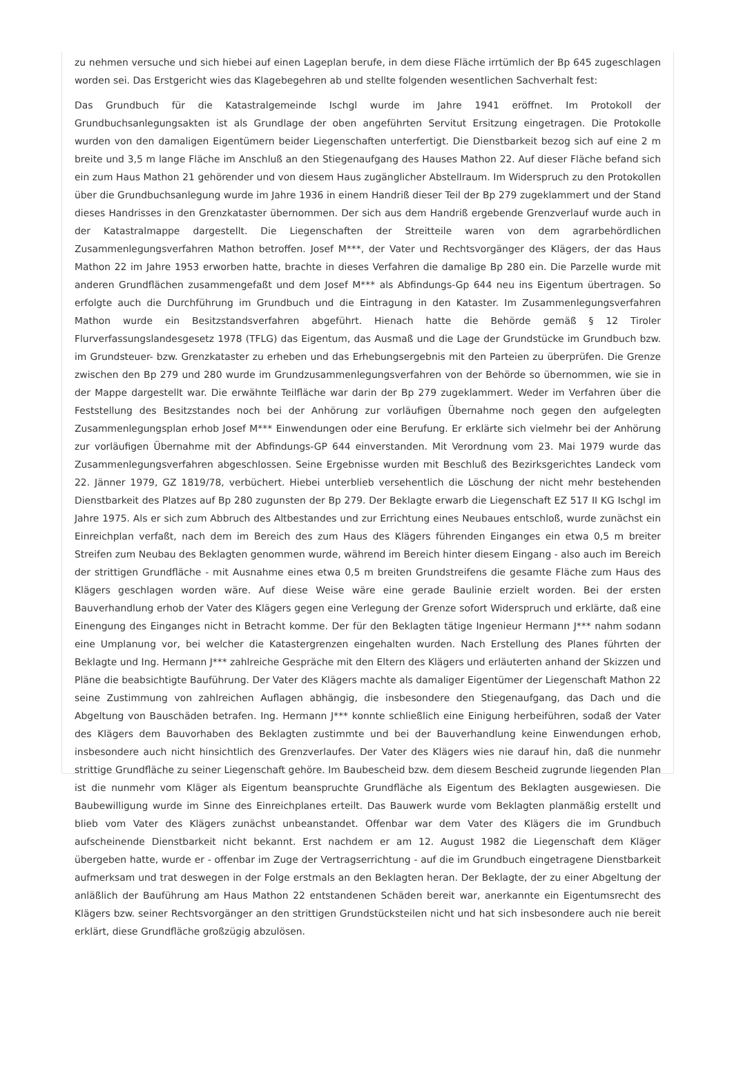zu nehmen versuche und sich hiebei auf einen Lageplan berufe, in dem diese Fläche irrtümlich der Bp 645 zugeschlagen worden sei. Das Erstgericht wies das Klagebegehren ab und stellte folgenden wesentlichen Sachverhalt fest:
Das Grundbuch für die Katastralgemeinde Ischgl wurde im Jahre 1941 eröffnet. Im Protokoll der Grundbuchsanlegungsakten ist als Grundlage der oben angeführten Servitut Ersitzung eingetragen. Die Protokolle wurden von den damaligen Eigentümern beider Liegenschaften unterfertigt. Die Dienstbarkeit bezog sich auf eine 2 m breite und 3,5 m lange Fläche im Anschluß an den Stiegenaufgang des Hauses Mathon 22. Auf dieser Fläche befand sich ein zum Haus Mathon 21 gehörender und von diesem Haus zugänglicher Abstellraum. Im Widerspruch zu den Protokollen über die Grundbuchsanlegung wurde im Jahre 1936 in einem Handriß dieser Teil der Bp 279 zugeklammert und der Stand dieses Handrisses in den Grenzkataster übernommen. Der sich aus dem Handriß ergebende Grenzverlauf wurde auch in der Katastralmappe dargestellt. Die Liegenschaften der Streitteile waren von dem agrarbehördlichen Zusammenlegungsverfahren Mathon betroffen. Josef M***, der Vater und Rechtsvorgänger des Klägers, der das Haus Mathon 22 im Jahre 1953 erworben hatte, brachte in dieses Verfahren die damalige Bp 280 ein. Die Parzelle wurde mit anderen Grundflächen zusammengefaßt und dem Josef M*** als Abfindungs-Gp 644 neu ins Eigentum übertragen. So erfolgte auch die Durchführung im Grundbuch und die Eintragung in den Kataster. Im Zusammenlegungsverfahren Mathon wurde ein Besitzstandsverfahren abgeführt. Hienach hatte die Behörde gemäß § 12 Tiroler Flurverfassungslandesgesetz 1978 (TFLG) das Eigentum, das Ausmaß und die Lage der Grundstücke im Grundbuch bzw. im Grundsteuer- bzw. Grenzkataster zu erheben und das Erhebungsergebnis mit den Parteien zu überprüfen. Die Grenze zwischen den Bp 279 und 280 wurde im Grundzusammenlegungsverfahren von der Behörde so übernommen, wie sie in der Mappe dargestellt war. Die erwähnte Teilfläche war darin der Bp 279 zugeklammert. Weder im Verfahren über die Feststellung des Besitzstandes noch bei der Anhörung zur vorläufigen Übernahme noch gegen den aufgelegten Zusammenlegungsplan erhob Josef M*** Einwendungen oder eine Berufung. Er erklärte sich vielmehr bei der Anhörung zur vorläufigen Übernahme mit der Abfindungs-GP 644 einverstanden. Mit Verordnung vom 23. Mai 1979 wurde das Zusammenlegungsverfahren abgeschlossen. Seine Ergebnisse wurden mit Beschluß des Bezirksgerichtes Landeck vom 22. Jänner 1979, GZ 1819/78, verbüchert. Hiebei unterblieb versehentlich die Löschung der nicht mehr bestehenden Dienstbarkeit des Platzes auf Bp 280 zugunsten der Bp 279. Der Beklagte erwarb die Liegenschaft EZ 517 II KG Ischgl im Jahre 1975. Als er sich zum Abbruch des Altbestandes und zur Errichtung eines Neubaues entschloß, wurde zunächst ein Einreichplan verfaßt, nach dem im Bereich des zum Haus des Klägers führenden Einganges ein etwa 0,5 m breiter Streifen zum Neubau des Beklagten genommen wurde, während im Bereich hinter diesem Eingang - also auch im Bereich der strittigen Grundfläche - mit Ausnahme eines etwa 0,5 m breiten Grundstreifens die gesamte Fläche zum Haus des Klägers geschlagen worden wäre. Auf diese Weise wäre eine gerade Baulinie erzielt worden. Bei der ersten Bauverhandlung erhob der Vater des Klägers gegen eine Verlegung der Grenze sofort Widerspruch und erklärte, daß eine Einengung des Einganges nicht in Betracht komme. Der für den Beklagten tätige Ingenieur Hermann J*** nahm sodann eine Umplanung vor, bei welcher die Katastergrenzen eingehalten wurden. Nach Erstellung des Planes führten der Beklagte und Ing. Hermann J*** zahlreiche Gespräche mit den Eltern des Klägers und erläuterten anhand der Skizzen und Pläne die beabsichtigte Bauführung. Der Vater des Klägers machte als damaliger Eigentümer der Liegenschaft Mathon 22 seine Zustimmung von zahlreichen Auflagen abhängig, die insbesondere den Stiegenaufgang, das Dach und die Abgeltung von Bauschäden betrafen. Ing. Hermann J*** konnte schließlich eine Einigung herbeiführen, sodaß der Vater des Klägers dem Bauvorhaben des Beklagten zustimmte und bei der Bauverhandlung keine Einwendungen erhob, insbesondere auch nicht hinsichtlich des Grenzverlaufes. Der Vater des Klägers wies nie darauf hin, daß die nunmehr strittige Grundfläche zu seiner Liegenschaft gehöre. Im Baubescheid bzw. dem diesem Bescheid zugrunde liegenden Plan ist die nunmehr vom Kläger als Eigentum beanspruchte Grundfläche als Eigentum des Beklagten ausgewiesen. Die Baubewilligung wurde im Sinne des Einreichplanes erteilt. Das Bauwerk wurde vom Beklagten planmäßig erstellt und blieb vom Vater des Klägers zunächst unbeanstandet. Offenbar war dem Vater des Klägers die im Grundbuch aufscheinende Dienstbarkeit nicht bekannt. Erst nachdem er am 12. August 1982 die Liegenschaft dem Kläger übergeben hatte, wurde er - offenbar im Zuge der Vertragserrichtung - auf die im Grundbuch eingetragene Dienstbarkeit aufmerksam und trat deswegen in der Folge erstmals an den Beklagten heran. Der Beklagte, der zu einer Abgeltung der anläßlich der Bauführung am Haus Mathon 22 entstandenen Schäden bereit war, anerkannte ein Eigentumsrecht des Klägers bzw. seiner Rechtsvorgänger an den strittigen Grundstücksteilen nicht und hat sich insbesondere auch nie bereit erklärt, diese Grundfläche großzügig abzulösen.